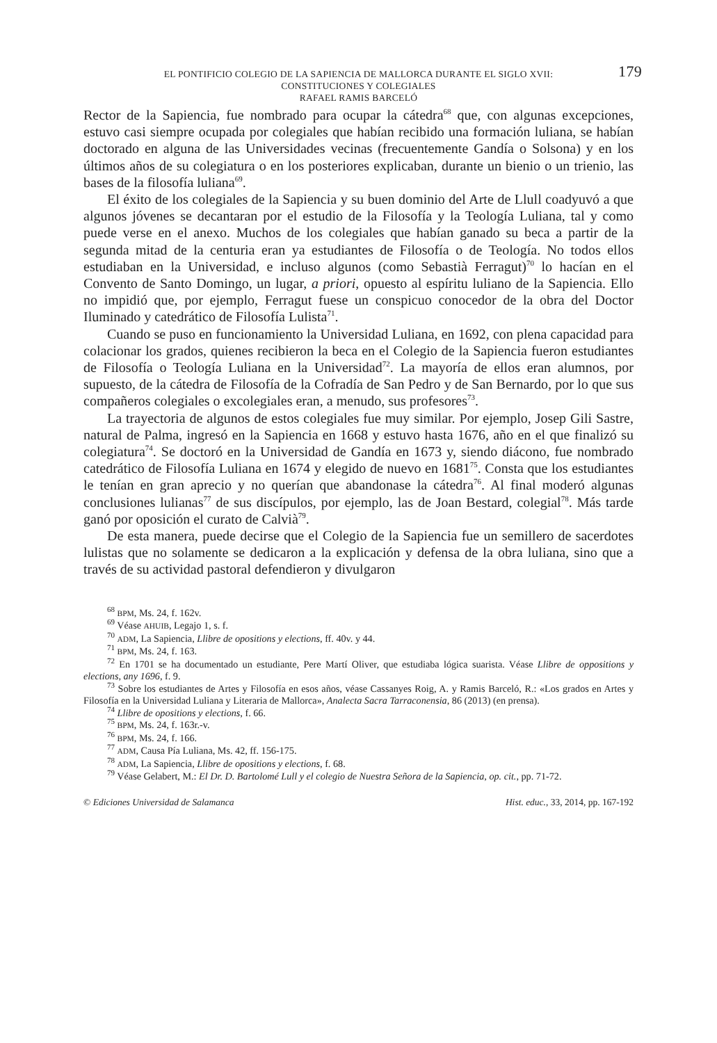EL PONTIFICIO COLEGIO DE LA SAPIENCIA DE MALLORCA DURANTE EL SIGLO XVII:
CONSTITUCIONES Y COLEGIALES
RAFAEL RAMIS BARCELÓ
179
Rector de la Sapiencia, fue nombrado para ocupar la cátedra<sup>68</sup> que, con algunas excepciones, estuvo casi siempre ocupada por colegiales que habían recibido una formación luliana, se habían doctorado en alguna de las Universidades vecinas (frecuentemente Gandía o Solsona) y en los últimos años de su colegiatura o en los posteriores explicaban, durante un bienio o un trienio, las bases de la filosofía luliana<sup>69</sup>.
El éxito de los colegiales de la Sapiencia y su buen dominio del Arte de Llull coadyuvó a que algunos jóvenes se decantaran por el estudio de la Filosofía y la Teología Luliana, tal y como puede verse en el anexo. Muchos de los colegiales que habían ganado su beca a partir de la segunda mitad de la centuria eran ya estudiantes de Filosofía o de Teología. No todos ellos estudiaban en la Universidad, e incluso algunos (como Sebastià Ferragut)<sup>70</sup> lo hacían en el Convento de Santo Domingo, un lugar, a priori, opuesto al espíritu luliano de la Sapiencia. Ello no impidió que, por ejemplo, Ferragut fuese un conspicuo conocedor de la obra del Doctor Iluminado y catedrático de Filosofía Lulista<sup>71</sup>.
Cuando se puso en funcionamiento la Universidad Luliana, en 1692, con plena capacidad para colacionar los grados, quienes recibieron la beca en el Colegio de la Sapiencia fueron estudiantes de Filosofía o Teología Luliana en la Universidad<sup>72</sup>. La mayoría de ellos eran alumnos, por supuesto, de la cátedra de Filosofía de la Cofradía de San Pedro y de San Bernardo, por lo que sus compañeros colegiales o excolegiales eran, a menudo, sus profesores<sup>73</sup>.
La trayectoria de algunos de estos colegiales fue muy similar. Por ejemplo, Josep Gili Sastre, natural de Palma, ingresó en la Sapiencia en 1668 y estuvo hasta 1676, año en el que finalizó su colegiatura<sup>74</sup>. Se doctoró en la Universidad de Gandía en 1673 y, siendo diácono, fue nombrado catedrático de Filosofía Luliana en 1674 y elegido de nuevo en 1681<sup>75</sup>. Consta que los estudiantes le tenían en gran aprecio y no querían que abandonase la cátedra<sup>76</sup>. Al final moderó algunas conclusiones lulianas<sup>77</sup> de sus discípulos, por ejemplo, las de Joan Bestard, colegial<sup>78</sup>. Más tarde ganó por oposición el curato de Calvià<sup>79</sup>.
De esta manera, puede decirse que el Colegio de la Sapiencia fue un semillero de sacerdotes lulistas que no solamente se dedicaron a la explicación y defensa de la obra luliana, sino que a través de su actividad pastoral defendieron y divulgaron
<sup>68</sup> BPM, Ms. 24, f. 162v.
<sup>69</sup> Véase AHUIB, Legajo 1, s. f.
<sup>70</sup> ADM, La Sapiencia, Llibre de opositions y elections, ff. 40v. y 44.
<sup>71</sup> BPM, Ms. 24, f. 163.
<sup>72</sup> En 1701 se ha documentado un estudiante, Pere Martí Oliver, que estudiaba lógica suarista. Véase Llibre de oppositions y elections, any 1696, f. 9.
<sup>73</sup> Sobre los estudiantes de Artes y Filosofía en esos años, véase Cassanyes Roig, A. y Ramis Barceló, R.: «Los grados en Artes y Filosofía en la Universidad Luliana y Literaria de Mallorca», Analecta Sacra Tarraconensia, 86 (2013) (en prensa).
<sup>74</sup> Llibre de opositions y elections, f. 66.
<sup>75</sup> BPM, Ms. 24, f. 163r.-v.
<sup>76</sup> BPM, Ms. 24, f. 166.
<sup>77</sup> ADM, Causa Pía Luliana, Ms. 42, ff. 156-175.
<sup>78</sup> ADM, La Sapiencia, Llibre de opositions y elections, f. 68.
<sup>79</sup> Véase Gelabert, M.: El Dr. D. Bartolomé Lull y el colegio de Nuestra Señora de la Sapiencia, op. cit., pp. 71-72.
© Ediciones Universidad de Salamanca Hist. educ., 33, 2014, pp. 167-192